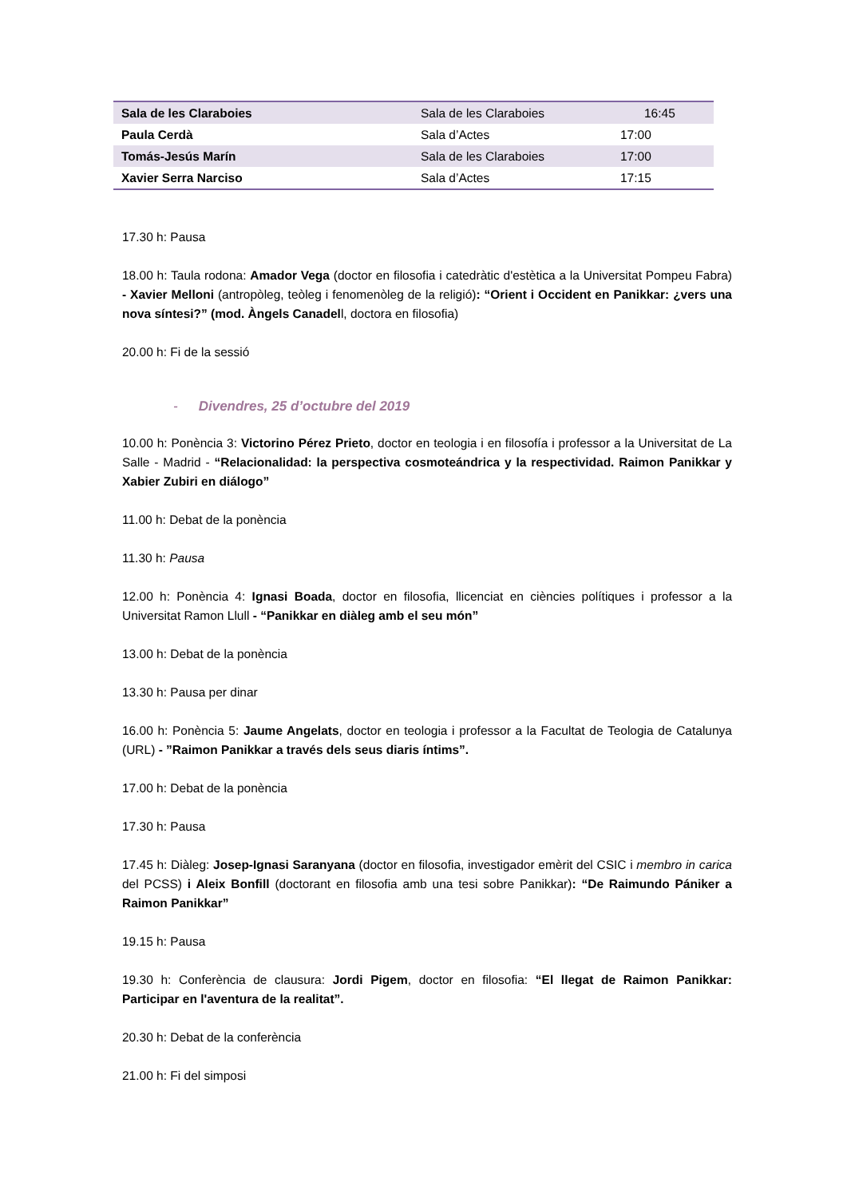| Sala de les Claraboies | Sala de les Claraboies | 16:45 |
| Paula Cerdà | Sala d’Actes | 17:00 |
| Tomás-Jesús Marín | Sala de les Claraboies | 17:00 |
| Xavier Serra Narciso | Sala d’Actes | 17:15 |
17.30 h: Pausa
18.00 h: Taula rodona: Amador Vega (doctor en filosofia i catedràtic d'estètica a la Universitat Pompeu Fabra) - Xavier Melloni (antropòleg, teòleg i fenomenòleg de la religió): “Orient i Occident en Panikkar: ¿vers una nova síntesi?” (mod. Àngels Canadell, doctora en filosofia)
20.00 h: Fi de la sessió
- Divendres, 25 d’octubre del 2019
10.00 h: Ponència 3: Victorino Pérez Prieto, doctor en teologia i en filosofía i professor a la Universitat de La Salle - Madrid - “Relacionalidad: la perspectiva cosmoteándrica y la respectividad. Raimon Panikkar y Xabier Zubiri en diálogo”
11.00 h: Debat de la ponència
11.30 h: Pausa
12.00 h: Ponència 4: Ignasi Boada, doctor en filosofia, llicenciat en ciències polítiques i professor a la Universitat Ramon Llull - “Panikkar en diàleg amb el seu món”
13.00 h: Debat de la ponència
13.30 h: Pausa per dinar
16.00 h: Ponència 5: Jaume Angelats, doctor en teologia i professor a la Facultat de Teologia de Catalunya (URL) - ”Raimon Panikkar a través dels seus diaris íntims”.
17.00 h: Debat de la ponència
17.30 h: Pausa
17.45 h: Diàleg: Josep-Ignasi Saranyana (doctor en filosofia, investigador emèrit del CSIC i membro in carica del PCSS) i Aleix Bonfill (doctorant en filosofia amb una tesi sobre Panikkar): “De Raimundo Pániker a Raimon Panikkar”
19.15 h: Pausa
19.30 h: Conferència de clausura: Jordi Pigem, doctor en filosofia: “El llegat de Raimon Panikkar: Participar en l'aventura de la realitat”.
20.30 h: Debat de la conferència
21.00 h: Fi del simposi